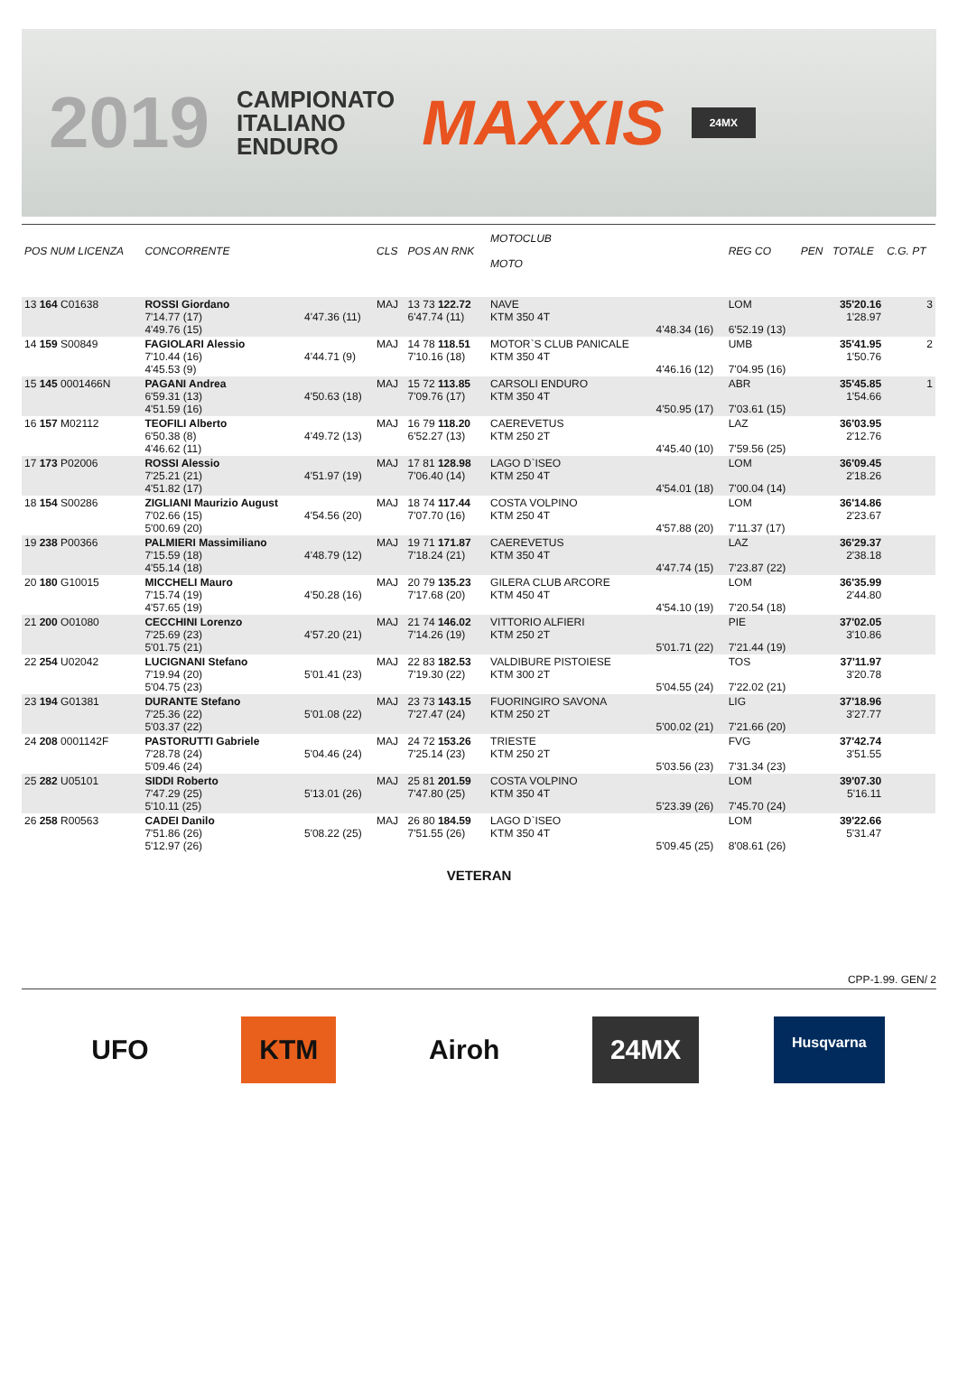2019
CAMPIONATO
ITALIANO
ENDURO
MAXXIS
24MX
| POS NUM LICENZA | CONCORRENTE | | CLS | POS AN RNK | MOTOCLUB MOTO | | REG CO | PEN | TOTALE | C.G. PT |
| --- | --- | --- | --- | --- | --- | --- | --- | --- | --- | --- |
| 13 164 C01638 | ROSSI Giordano 7'14.77 (17) 4'49.76 (15) | 4'47.36 (11) | MAJ | 13 73 122.72 6'47.74 (11) | NAVE KTM 350 4T | 4'48.34 (16) | LOM 6'52.19 (13) | | 35'20.16 1'28.97 | 3 |
| 14 159 S00849 | FAGIOLARI Alessio 7'10.44 (16) 4'45.53 (9) | 4'44.71 (9) | MAJ | 14 78 118.51 7'10.16 (18) | MOTOR`S CLUB PANICALE KTM 350 4T | 4'46.16 (12) | UMB 7'04.95 (16) | | 35'41.95 1'50.76 | 2 |
| 15 145 0001466N | PAGANI Andrea 6'59.31 (13) 4'51.59 (16) | 4'50.63 (18) | MAJ | 15 72 113.85 7'09.76 (17) | CARSOLI ENDURO KTM 350 4T | 4'50.95 (17) | ABR 7'03.61 (15) | | 35'45.85 1'54.66 | 1 |
| 16 157 M02112 | TEOFILI Alberto 6'50.38 (8) 4'46.62 (11) | 4'49.72 (13) | MAJ | 16 79 118.20 6'52.27 (13) | CAEREVETUS KTM 250 2T | 4'45.40 (10) | LAZ 7'59.56 (25) | | 36'03.95 2'12.76 | |
| 17 173 P02006 | ROSSI Alessio 7'25.21 (21) 4'51.82 (17) | 4'51.97 (19) | MAJ | 17 81 128.98 7'06.40 (14) | LAGO D`ISEO KTM 250 4T | 4'54.01 (18) | LOM 7'00.04 (14) | | 36'09.45 2'18.26 | |
| 18 154 S00286 | ZIGLIANI Maurizio August 7'02.66 (15) 5'00.69 (20) | 4'54.56 (20) | MAJ | 18 74 117.44 7'07.70 (16) | COSTA VOLPINO KTM 250 4T | 4'57.88 (20) | LOM 7'11.37 (17) | | 36'14.86 2'23.67 | |
| 19 238 P00366 | PALMIERI Massimiliano 7'15.59 (18) 4'55.14 (18) | 4'48.79 (12) | MAJ | 19 71 171.87 7'18.24 (21) | CAEREVETUS KTM 350 4T | 4'47.74 (15) | LAZ 7'23.87 (22) | | 36'29.37 2'38.18 | |
| 20 180 G10015 | MICCHELI Mauro 7'15.74 (19) 4'57.65 (19) | 4'50.28 (16) | MAJ | 20 79 135.23 7'17.68 (20) | GILERA CLUB ARCORE KTM 450 4T | 4'54.10 (19) | LOM 7'20.54 (18) | | 36'35.99 2'44.80 | |
| 21 200 O01080 | CECCHINI Lorenzo 7'25.69 (23) 5'01.75 (21) | 4'57.20 (21) | MAJ | 21 74 146.02 7'14.26 (19) | VITTORIO ALFIERI KTM 250 2T | 5'01.71 (22) | PIE 7'21.44 (19) | | 37'02.05 3'10.86 | |
| 22 254 U02042 | LUCIGNANI Stefano 7'19.94 (20) 5'04.75 (23) | 5'01.41 (23) | MAJ | 22 83 182.53 7'19.30 (22) | VALDIBURE PISTOIESE KTM 300 2T | 5'04.55 (24) | TOS 7'22.02 (21) | | 37'11.97 3'20.78 | |
| 23 194 G01381 | DURANTE Stefano 7'25.36 (22) 5'03.37 (22) | 5'01.08 (22) | MAJ | 23 73 143.15 7'27.47 (24) | FUORINGIRO SAVONA KTM 250 2T | 5'00.02 (21) | LIG 7'21.66 (20) | | 37'18.96 3'27.77 | |
| 24 208 0001142F | PASTORUTTI Gabriele 7'28.78 (24) 5'09.46 (24) | 5'04.46 (24) | MAJ | 24 72 153.26 7'25.14 (23) | TRIESTE KTM 250 2T | 5'03.56 (23) | FVG 7'31.34 (23) | | 37'42.74 3'51.55 | |
| 25 282 U05101 | SIDDI Roberto 7'47.29 (25) 5'10.11 (25) | 5'13.01 (26) | MAJ | 25 81 201.59 7'47.80 (25) | COSTA VOLPINO KTM 350 4T | 5'23.39 (26) | LOM 7'45.70 (24) | | 39'07.30 5'16.11 | |
| 26 258 R00563 | CADEI Danilo 7'51.86 (26) 5'12.97 (26) | 5'08.22 (25) | MAJ | 26 80 184.59 7'51.55 (26) | LAGO D`ISEO KTM 350 4T | 5'09.45 (25) | LOM 8'08.61 (26) | | 39'22.66 5'31.47 | |
VETERAN
CPP-1.99. GEN/ 2
UFO KTM Airoh 24MX
Husqvarna